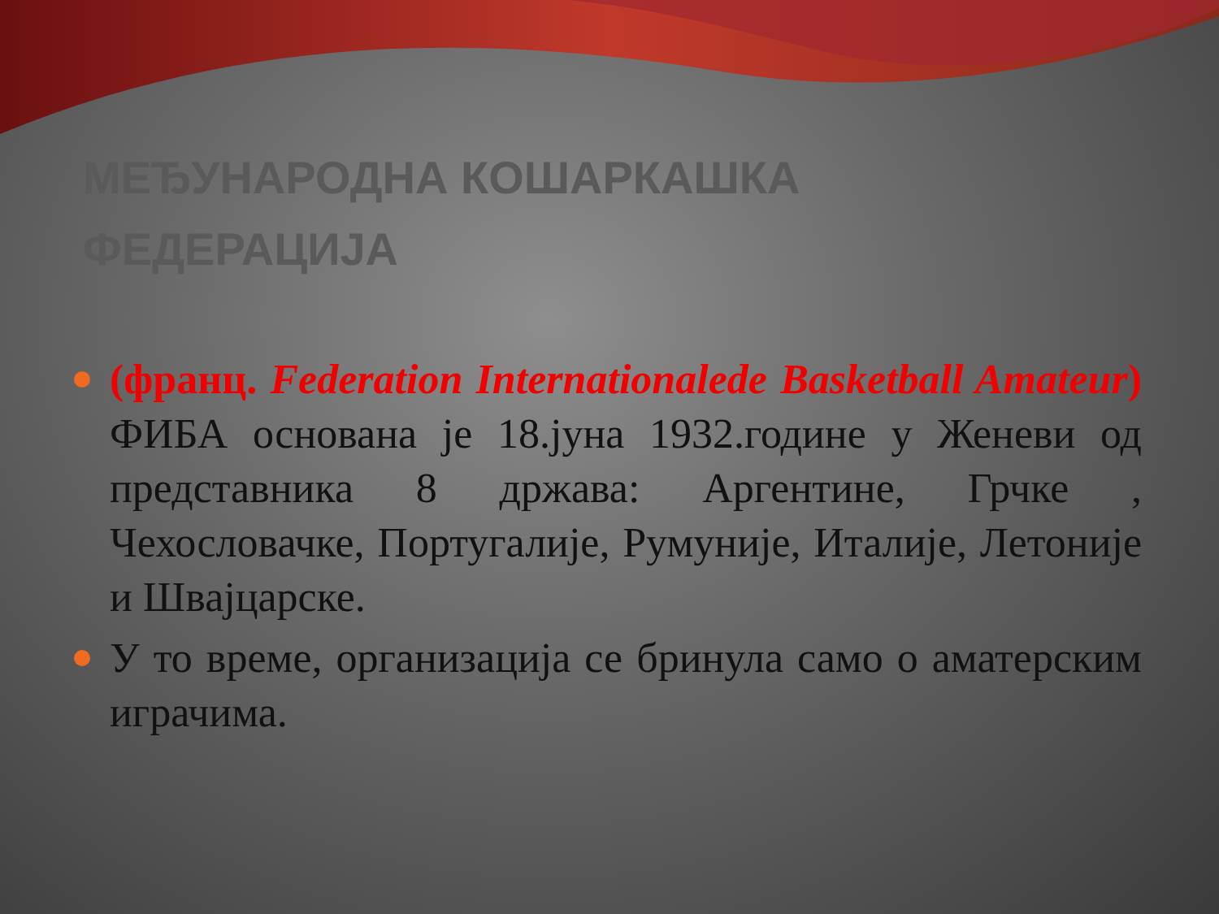МЕЂУНАРОДНА КОШАРКАШКА ФЕДЕРАЦИЈА
(франц. Federation Internationalede Basketball Amateur) ФИБА основана је 18.јуна 1932.године у Женеви од представника 8 држава: Аргентине, Грчке , Чехословачке, Португалије, Румуније, Италије, Летоније и Швајцарске.
У то време, организација се бринула само о аматерским играчима.